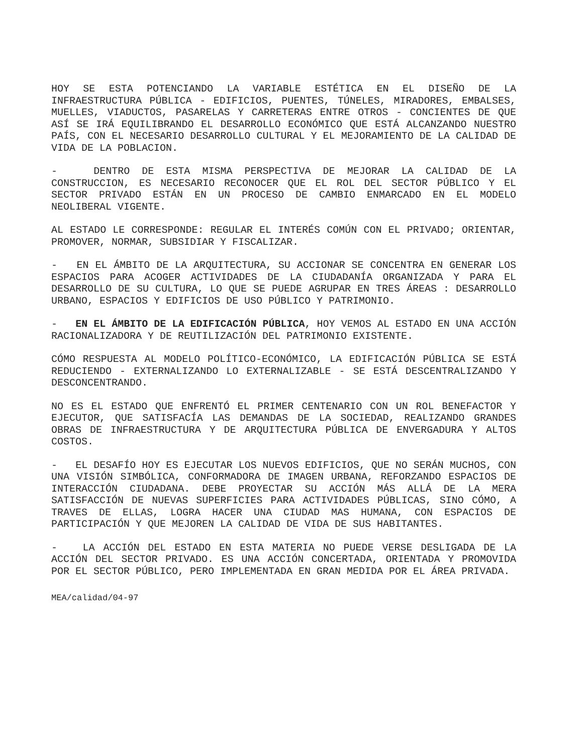HOY SE ESTA POTENCIANDO LA VARIABLE ESTÉTICA EN EL DISEÑO DE LA INFRAESTRUCTURA PÚBLICA - EDIFICIOS, PUENTES, TÚNELES, MIRADORES, EMBALSES, MUELLES, VIADUCTOS, PASARELAS Y CARRETERAS ENTRE OTROS - CONCIENTES DE QUE ASÍ SE IRÁ EQUILIBRANDO EL DESARROLLO ECONÓMICO QUE ESTÁ ALCANZANDO NUESTRO PAÍS, CON EL NECESARIO DESARROLLO CULTURAL Y EL MEJORAMIENTO DE LA CALIDAD DE VIDA DE LA POBLACION.
- DENTRO DE ESTA MISMA PERSPECTIVA DE MEJORAR LA CALIDAD DE LA CONSTRUCCION, ES NECESARIO RECONOCER QUE EL ROL DEL SECTOR PÚBLICO Y EL SECTOR PRIVADO ESTÁN EN UN PROCESO DE CAMBIO ENMARCADO EN EL MODELO NEOLIBERAL VIGENTE.
AL ESTADO LE CORRESPONDE: REGULAR EL INTERÉS COMÚN CON EL PRIVADO; ORIENTAR, PROMOVER, NORMAR, SUBSIDIAR Y FISCALIZAR.
- EN EL ÁMBITO DE LA ARQUITECTURA, SU ACCIONAR SE CONCENTRA EN GENERAR LOS ESPACIOS PARA ACOGER ACTIVIDADES DE LA CIUDADANÍA ORGANIZADA Y PARA EL DESARROLLO DE SU CULTURA, LO QUE SE PUEDE AGRUPAR EN TRES ÁREAS : DESARROLLO URBANO, ESPACIOS Y EDIFICIOS DE USO PÚBLICO Y PATRIMONIO.
- EN EL ÁMBITO DE LA EDIFICACIÓN PÚBLICA, HOY VEMOS AL ESTADO EN UNA ACCIÓN RACIONALIZADORA Y DE REUTILIZACIÓN DEL PATRIMONIO EXISTENTE.
CÓMO RESPUESTA AL MODELO POLÍTICO-ECONÓMICO, LA EDIFICACIÓN PÚBLICA SE ESTÁ REDUCIENDO - EXTERNALIZANDO LO EXTERNALIZABLE - SE ESTÁ DESCENTRALIZANDO Y DESCONCENTRANDO.
NO ES EL ESTADO QUE ENFRENTÓ EL PRIMER CENTENARIO CON UN ROL BENEFACTOR Y EJECUTOR, QUE SATISFACÍA LAS DEMANDAS DE LA SOCIEDAD, REALIZANDO GRANDES OBRAS DE INFRAESTRUCTURA Y DE ARQUITECTURA PÚBLICA DE ENVERGADURA Y ALTOS COSTOS.
- EL DESAFÍO HOY ES EJECUTAR LOS NUEVOS EDIFICIOS, QUE NO SERÁN MUCHOS, CON UNA VISIÓN SIMBÓLICA, CONFORMADORA DE IMAGEN URBANA, REFORZANDO ESPACIOS DE INTERACCIÓN CIUDADANA. DEBE PROYECTAR SU ACCIÓN MÁS ALLÁ DE LA MERA SATISFACCIÓN DE NUEVAS SUPERFICIES PARA ACTIVIDADES PÚBLICAS, SINO CÓMO, A TRAVES DE ELLAS, LOGRA HACER UNA CIUDAD MAS HUMANA, CON ESPACIOS DE PARTICIPACIÓN Y QUE MEJOREN LA CALIDAD DE VIDA DE SUS HABITANTES.
- LA ACCIÓN DEL ESTADO EN ESTA MATERIA NO PUEDE VERSE DESLIGADA DE LA ACCIÓN DEL SECTOR PRIVADO. ES UNA ACCIÓN CONCERTADA, ORIENTADA Y PROMOVIDA POR EL SECTOR PÚBLICO, PERO IMPLEMENTADA EN GRAN MEDIDA POR EL ÁREA PRIVADA.
MEA/calidad/04-97